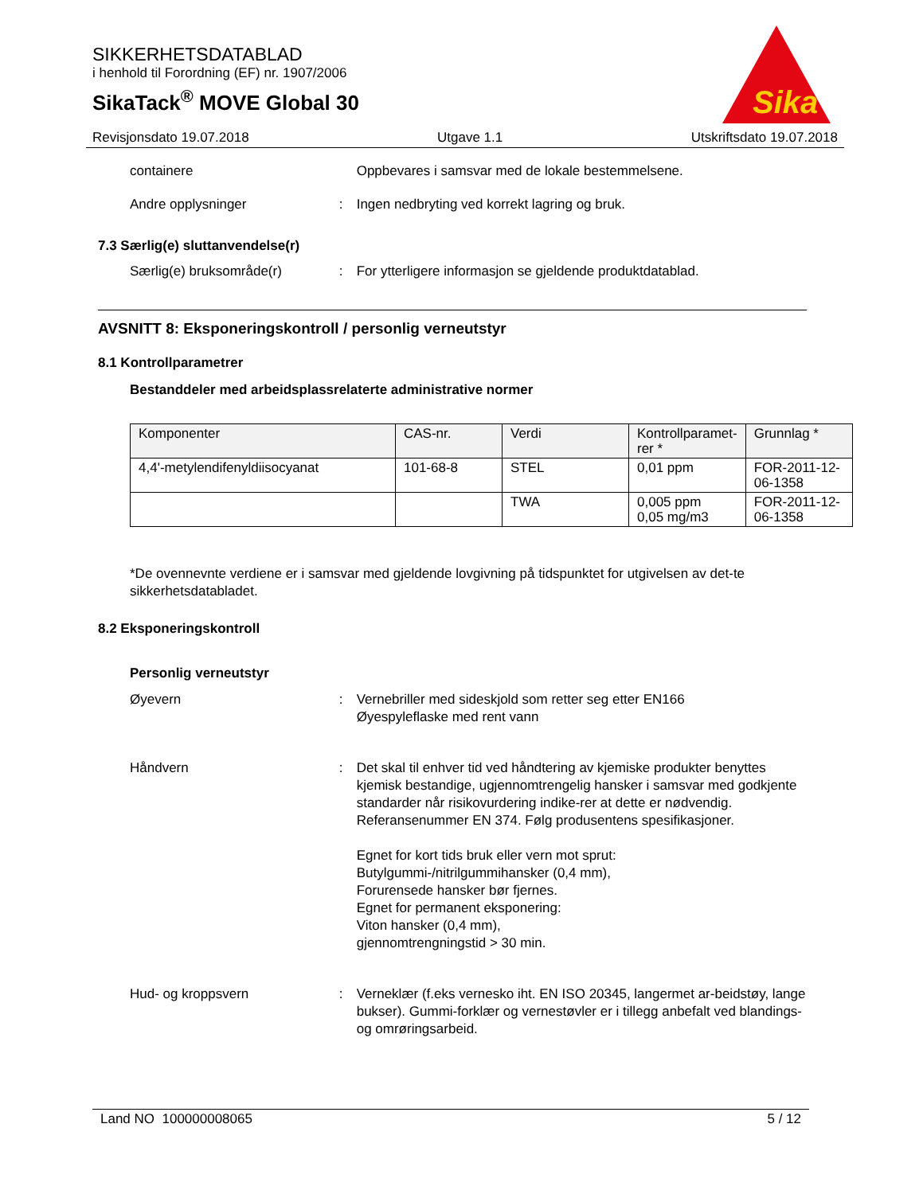SIKKERHETSDATABLAD
i henhold til Forordning (EF) nr. 1907/2006
SikaTack<sup>®</sup> MOVE Global 30
Sika
Revisjonsdato 19.07.2018 Utgave 1.1 Utskriftsdato 19.07.2018
containere Oppbevares i samsvar med de lokale bestemmelsene.
Andre opplysninger : Ingen nedbryting ved korrekt lagring og bruk.
7.3 Særlig(e) sluttanvendelse(r)
Særlig(e) bruksområde(r) : For ytterligere informasjon se gjeldende produktdatablad.
AVSNITT 8: Eksponeringskontroll / personlig verneutstyr
8.1 Kontrollparametrer
Bestanddeler med arbeidsplassrelaterte administrative normer
| Komponenter | CAS-nr. | Verdi | Kontrollparamet-rer * | Grunnlag * |
| 4,4'-metylendifenyldiisocyanat | 101-68-8 | STEL | 0,01 ppm | FOR-2011-12-06-1358 |
| | | TWA | 0,005 ppm 0,05 mg/m3 | FOR-2011-12-06-1358 |
*De ovennevnte verdiene er i samsvar med gjeldende lovgivning på tidspunktet for utgivelsen av det-te sikkerhetsdatabladet.
8.2 Eksponeringskontroll
Personlig verneutstyr
Øyevern : Vernebriller med sideskjold som retter seg etter EN166
Øyespyleflaske med rent vann
Håndvern : Det skal til enhver tid ved håndtering av kjemiske produkter benyttes kjemisk bestandige, ugjennomtrengelig hansker i samsvar med godkjente standarder når risikovurdering indike-rer at dette er nødvendig. Referansenummer EN 374. Følg produsentens spesifikasjoner.
Egnet for kort tids bruk eller vern mot sprut:
Butylgummi-/nitrilgummihansker (0,4 mm),
Forurensede hansker bør fjernes.
Egnet for permanent eksponering:
Viton hansker (0,4 mm),
gjennomtrengningstid > 30 min.
Hud- og kroppsvern : Verneklær (f.eks vernesko iht. EN ISO 20345, langermet ar-beidstøy, lange bukser). Gummi-forklær og vernestøvler er i tillegg anbefalt ved blandings- og omrøringsarbeid.
Land NO 100000008065 5 / 12